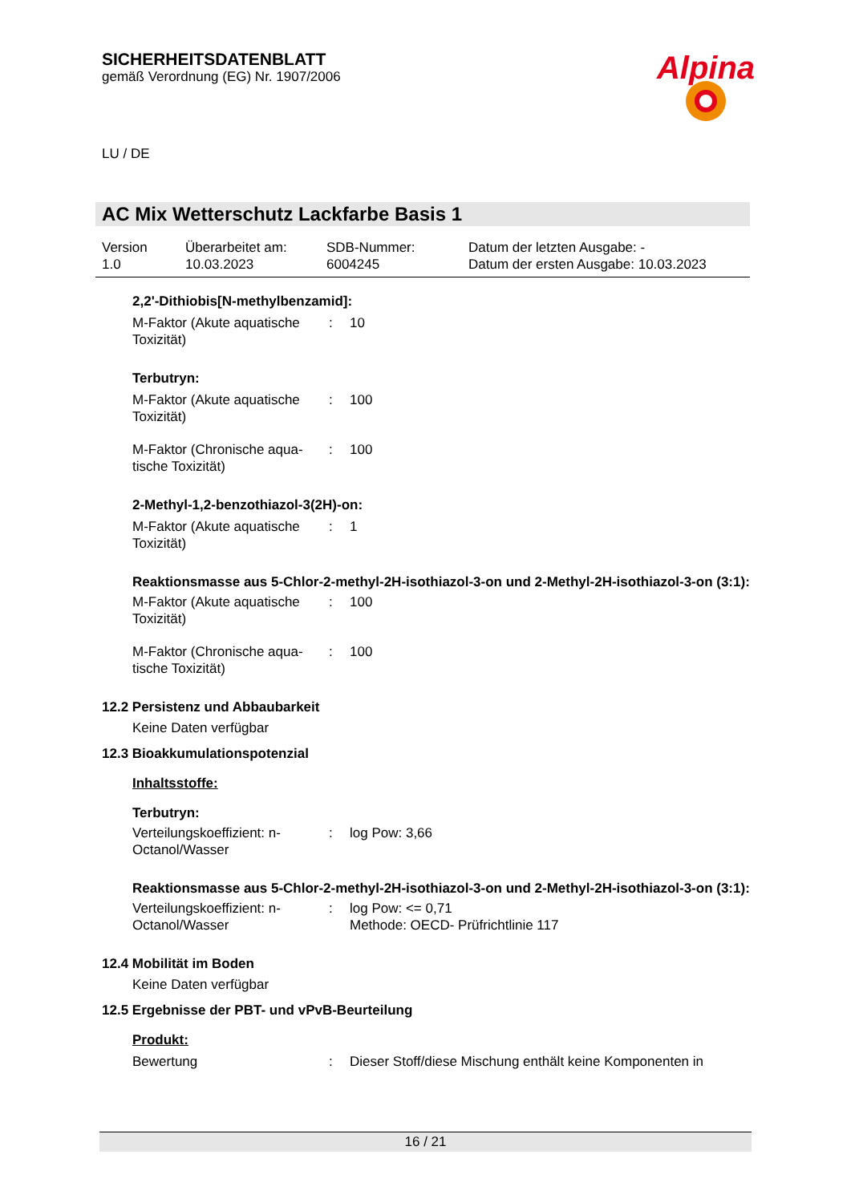SICHERHEITSDATENBLATT
gemäß Verordnung (EG) Nr. 1907/2006
Alpina
LU / DE
AC Mix Wetterschutz Lackfarbe Basis 1
Version
1.0
Überarbeitet am:
10.03.2023
SDB-Nummer:
6004245
Datum der letzten Ausgabe: -
Datum der ersten Ausgabe: 10.03.2023
2,2'-Dithiobis[N-methylbenzamid]:
| M-Faktor (Akute aquatische Toxizität) | : | 10 |
Terbutryn:
| M-Faktor (Akute aquatische Toxizität) | : | 100 |
| M-Faktor (Chronische aqua-tische Toxizität) | : | 100 |
2-Methyl-1,2-benzothiazol-3(2H)-on:
| M-Faktor (Akute aquatische Toxizität) | : | 1 |
Reaktionsmasse aus 5-Chlor-2-methyl-2H-isothiazol-3-on und 2-Methyl-2H-isothiazol-3-on (3:1):
| M-Faktor (Akute aquatische Toxizität) | : | 100 |
| M-Faktor (Chronische aqua-tische Toxizität) | : | 100 |
12.2 Persistenz und Abbaubarkeit
Keine Daten verfügbar
12.3 Bioakkumulationspotenzial
Inhaltsstoffe:
Terbutryn:
| Verteilungskoeffizient: n-Octanol/Wasser | : | log Pow: 3,66 |
Reaktionsmasse aus 5-Chlor-2-methyl-2H-isothiazol-3-on und 2-Methyl-2H-isothiazol-3-on (3:1):
| Verteilungskoeffizient: n-Octanol/Wasser | : | log Pow: <= 0,71 Methode: OECD- Prüfrichtlinie 117 |
12.4 Mobilität im Boden
Keine Daten verfügbar
12.5 Ergebnisse der PBT- und vPvB-Beurteilung
Produkt:
| Bewertung | : | Dieser Stoff/diese Mischung enthält keine Komponenten in |
16 / 21